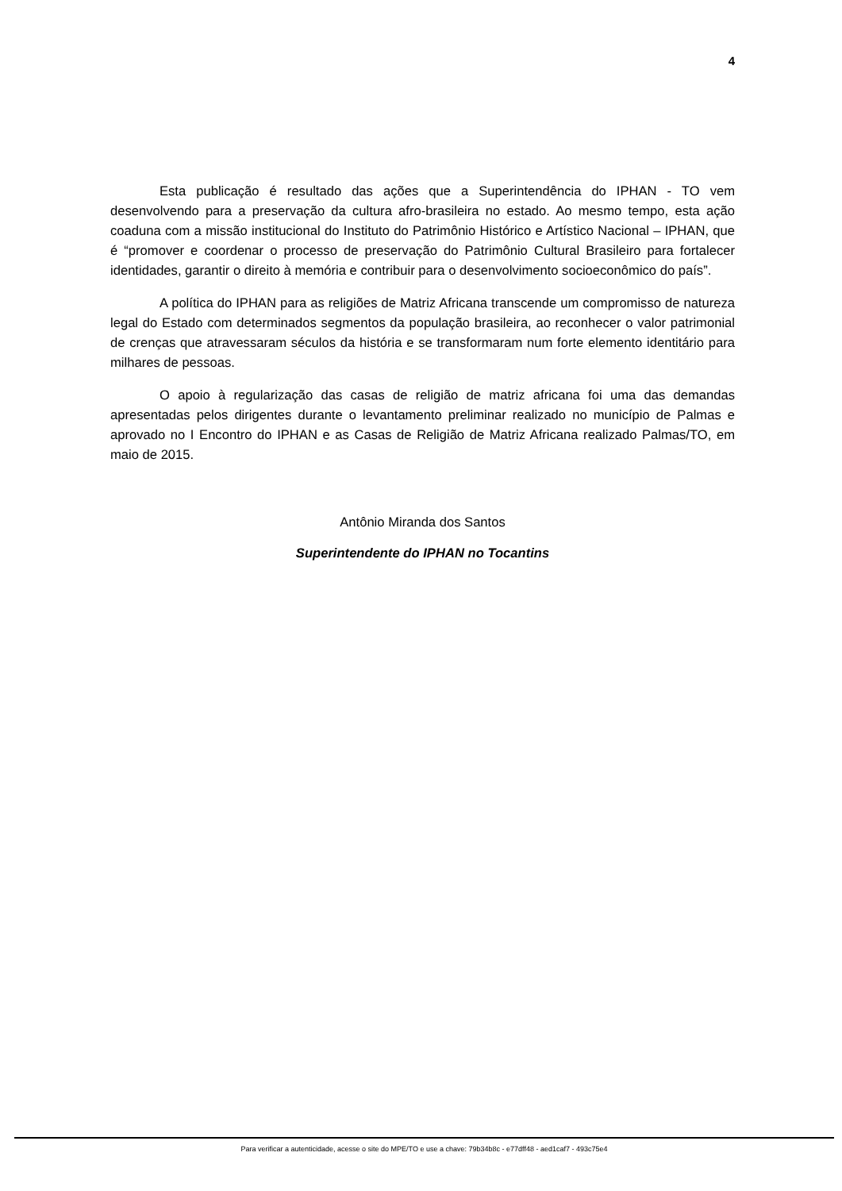4
Esta publicação é resultado das ações que a Superintendência do IPHAN - TO vem desenvolvendo para a preservação da cultura afro-brasileira no estado. Ao mesmo tempo, esta ação coaduna com a missão institucional do Instituto do Patrimônio Histórico e Artístico Nacional – IPHAN, que é “promover e coordenar o processo de preservação do Patrimônio Cultural Brasileiro para fortalecer identidades, garantir o direito à memória e contribuir para o desenvolvimento socioeconômico do país”.
A política do IPHAN para as religiões de Matriz Africana transcende um compromisso de natureza legal do Estado com determinados segmentos da população brasileira, ao reconhecer o valor patrimonial de crenças que atravessaram séculos da história e se transformaram num forte elemento identitário para milhares de pessoas.
O apoio à regularização das casas de religião de matriz africana foi uma das demandas apresentadas pelos dirigentes durante o levantamento preliminar realizado no município de Palmas e aprovado no I Encontro do IPHAN e as Casas de Religião de Matriz Africana realizado Palmas/TO, em maio de 2015.
Antônio Miranda dos Santos
Superintendente do IPHAN no Tocantins
Para verificar a autenticidade, acesse o site do MPE/TO e use a chave: 79b34b8c - e77dff48 - aed1caf7 - 493c75e4